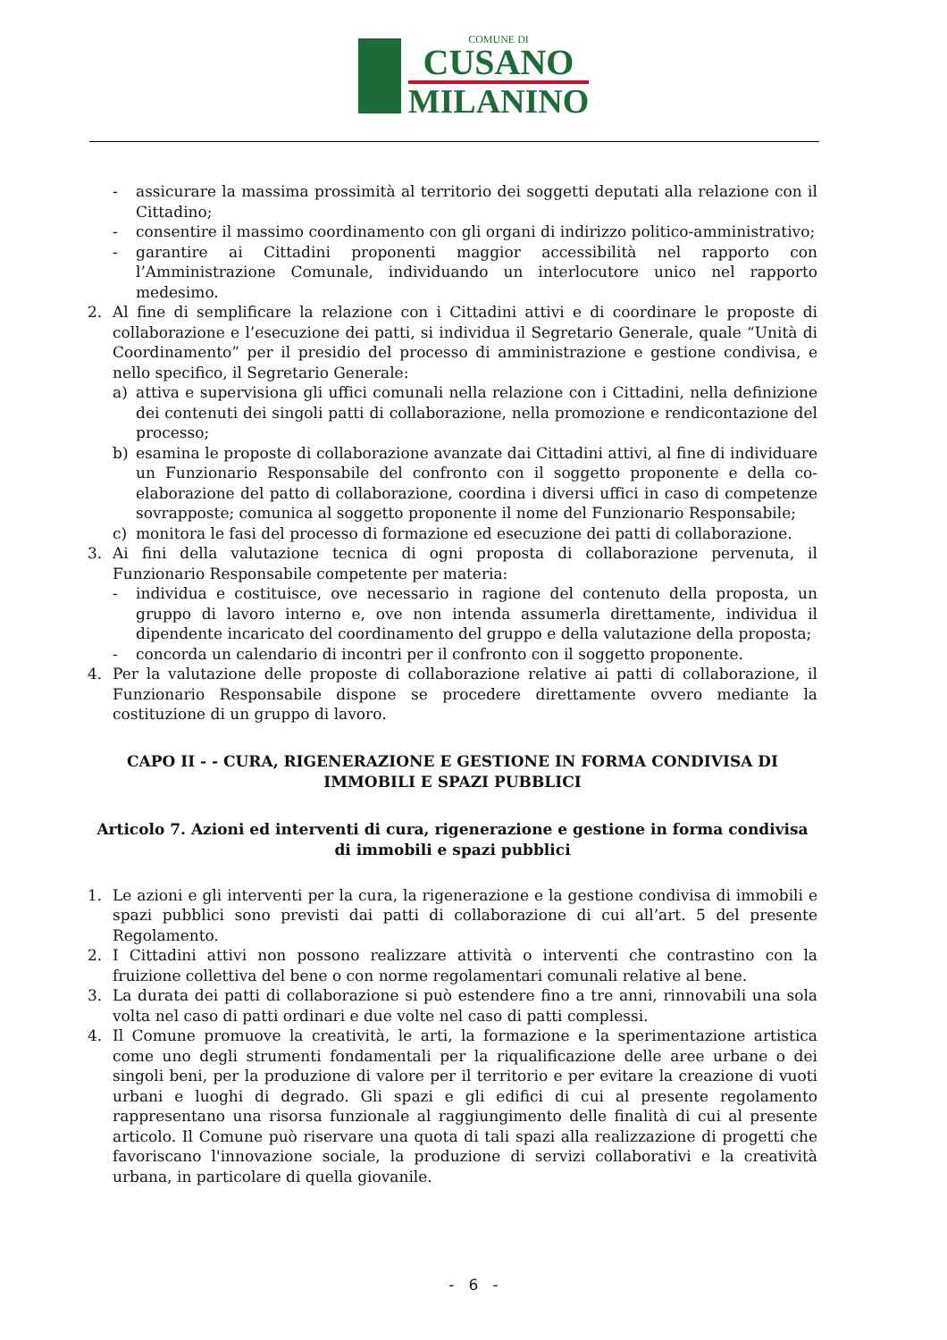COMUNE DI
CUSANO
MILANINO
- assicurare la massima prossimità al territorio dei soggetti deputati alla relazione con il Cittadino;
- consentire il massimo coordinamento con gli organi di indirizzo politico-amministrativo;
- garantire ai Cittadini proponenti maggior accessibilità nel rapporto con l’Amministrazione Comunale, individuando un interlocutore unico nel rapporto medesimo.
2. Al fine di semplificare la relazione con i Cittadini attivi e di coordinare le proposte di collaborazione e l’esecuzione dei patti, si individua il Segretario Generale, quale “Unità di Coordinamento” per il presidio del processo di amministrazione e gestione condivisa, e nello specifico, il Segretario Generale:
a) attiva e supervisiona gli uffici comunali nella relazione con i Cittadini, nella definizione dei contenuti dei singoli patti di collaborazione, nella promozione e rendicontazione del processo;
b) esamina le proposte di collaborazione avanzate dai Cittadini attivi, al fine di individuare un Funzionario Responsabile del confronto con il soggetto proponente e della co-elaborazione del patto di collaborazione, coordina i diversi uffici in caso di competenze sovrapposte; comunica al soggetto proponente il nome del Funzionario Responsabile;
c) monitora le fasi del processo di formazione ed esecuzione dei patti di collaborazione.
3. Ai fini della valutazione tecnica di ogni proposta di collaborazione pervenuta, il Funzionario Responsabile competente per materia:
- individua e costituisce, ove necessario in ragione del contenuto della proposta, un gruppo di lavoro interno e, ove non intenda assumerla direttamente, individua il dipendente incaricato del coordinamento del gruppo e della valutazione della proposta;
- concorda un calendario di incontri per il confronto con il soggetto proponente.
4. Per la valutazione delle proposte di collaborazione relative ai patti di collaborazione, il Funzionario Responsabile dispone se procedere direttamente ovvero mediante la costituzione di un gruppo di lavoro.
CAPO II - - CURA, RIGENERAZIONE E GESTIONE IN FORMA CONDIVISA DI IMMOBILI E SPAZI PUBBLICI
Articolo 7. Azioni ed interventi di cura, rigenerazione e gestione in forma condivisa di immobili e spazi pubblici
1. Le azioni e gli interventi per la cura, la rigenerazione e la gestione condivisa di immobili e spazi pubblici sono previsti dai patti di collaborazione di cui all’art. 5 del presente Regolamento.
2. I Cittadini attivi non possono realizzare attività o interventi che contrastino con la fruizione collettiva del bene o con norme regolamentari comunali relative al bene.
3. La durata dei patti di collaborazione si può estendere fino a tre anni, rinnovabili una sola volta nel caso di patti ordinari e due volte nel caso di patti complessi.
4. Il Comune promuove la creatività, le arti, la formazione e la sperimentazione artistica come uno degli strumenti fondamentali per la riqualificazione delle aree urbane o dei singoli beni, per la produzione di valore per il territorio e per evitare la creazione di vuoti urbani e luoghi di degrado. Gli spazi e gli edifici di cui al presente regolamento rappresentano una risorsa funzionale al raggiungimento delle finalità di cui al presente articolo. Il Comune può riservare una quota di tali spazi alla realizzazione di progetti che favoriscano l'innovazione sociale, la produzione di servizi collaborativi e la creatività urbana, in particolare di quella giovanile.
- 6 -